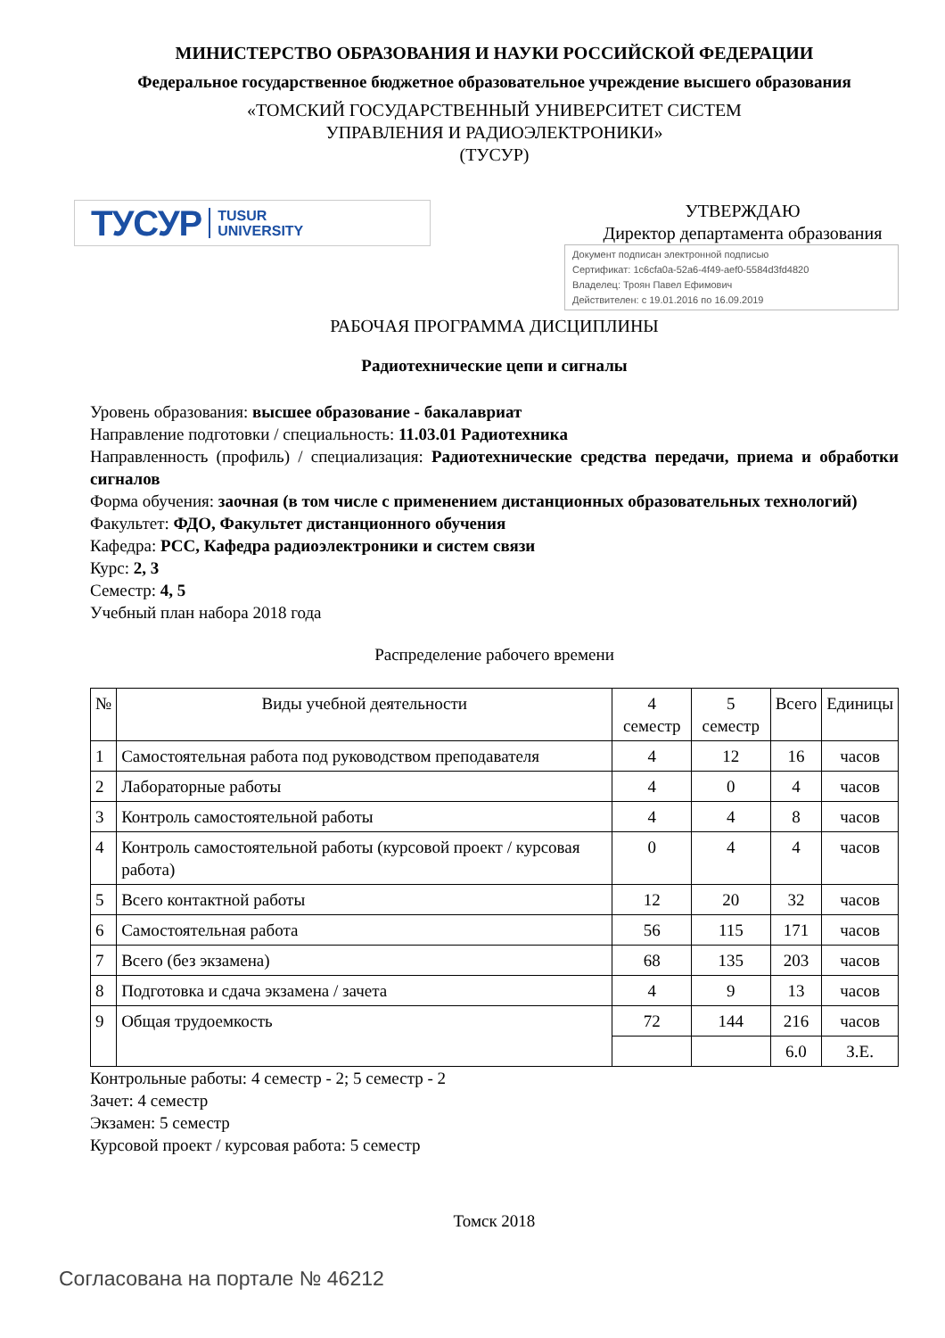МИНИСТЕРСТВО ОБРАЗОВАНИЯ И НАУКИ РОССИЙСКОЙ ФЕДЕРАЦИИ
Федеральное государственное бюджетное образовательное учреждение высшего образования
«ТОМСКИЙ ГОСУДАРСТВЕННЫЙ УНИВЕРСИТЕТ СИСТЕМ
УПРАВЛЕНИЯ И РАДИОЭЛЕКТРОНИКИ»
(ТУСУР)
ТУСУР TUSUR
UNIVERSITY
УТВЕРЖДАЮ
Директор департамента образования
Документ подписан электронной подписью
Сертификат: 1c6cfa0a-52a6-4f49-aef0-5584d3fd4820
Владелец: Троян Павел Ефимович
Действителен: с 19.01.2016 по 16.09.2019
РАБОЧАЯ ПРОГРАММА ДИСЦИПЛИНЫ
Радиотехнические цепи и сигналы
Уровень образования: высшее образование - бакалавриат
Направление подготовки / специальность: 11.03.01 Радиотехника
Направленность (профиль) / специализация: Радиотехнические средства передачи, приема и обработки сигналов
Форма обучения: заочная (в том числе с применением дистанционных образовательных технологий)
Факультет: ФДО, Факультет дистанционного обучения
Кафедра: РСС, Кафедра радиоэлектроники и систем связи
Курс: 2, 3
Семестр: 4, 5
Учебный план набора 2018 года
Распределение рабочего времени
| № | Виды учебной деятельности | 4 семестр | 5 семестр | Всего | Единицы |
| --- | --- | --- | --- | --- | --- |
| 1 | Самостоятельная работа под руководством преподавателя | 4 | 12 | 16 | часов |
| 2 | Лабораторные работы | 4 | 0 | 4 | часов |
| 3 | Контроль самостоятельной работы | 4 | 4 | 8 | часов |
| 4 | Контроль самостоятельной работы (курсовой проект / курсовая работа) | 0 | 4 | 4 | часов |
| 5 | Всего контактной работы | 12 | 20 | 32 | часов |
| 6 | Самостоятельная работа | 56 | 115 | 171 | часов |
| 7 | Всего (без экзамена) | 68 | 135 | 203 | часов |
| 8 | Подготовка и сдача экзамена / зачета | 4 | 9 | 13 | часов |
| 9 | Общая трудоемкость | 72 | 144 | 216 | часов |
| | | | | 6.0 | З.Е. |
Контрольные работы: 4 семестр - 2; 5 семестр - 2
Зачет: 4 семестр
Экзамен: 5 семестр
Курсовой проект / курсовая работа: 5 семестр
Томск 2018
Согласована на портале № 46212